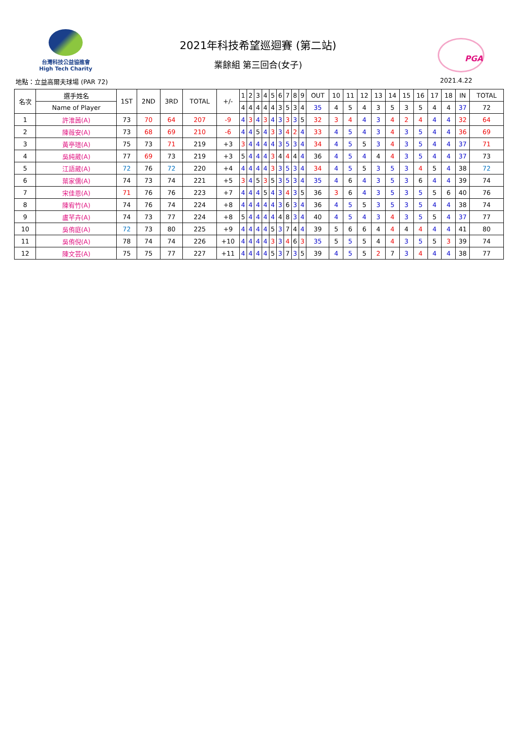台灣科技公益協進會
High Tech Charity
2021年科技希望巡迴賽 (第二站)
業餘組 第三回合(女子)
PGA
地點：立益高爾夫球場 (PAR 72) 2021.4.22
| 名次 | 選手姓名 | 1ST | 2ND | 3RD | TOTAL | +/- | 1 | 2 | 3 | 4 | 5 | 6 | 7 | 8 | 9 | OUT | 10 | 11 | 12 | 13 | 14 | 15 | 16 | 17 | 18 | IN | TOTAL |
| --- | --- | --- | --- | --- | --- | --- | --- | --- | --- | --- | --- | --- | --- | --- | --- | --- | --- | --- | --- | --- | --- | --- | --- | --- | --- | --- | --- |
| | Name of Player | | | | | | 4 | 4 | 4 | 4 | 4 | 3 | 5 | 3 | 4 | 35 | 4 | 5 | 4 | 3 | 5 | 3 | 5 | 4 | 4 | 37 | 72 |
| 1 | 許淮茜(A) | 73 | 70 | 64 | 207 | -9 | 4 | 3 | 4 | 3 | 4 | 3 | 3 | 3 | 5 | 32 | 3 | 4 | 4 | 3 | 4 | 2 | 4 | 4 | 4 | 32 | 64 |
| 2 | 陳薇安(A) | 73 | 68 | 69 | 210 | -6 | 4 | 4 | 5 | 4 | 3 | 3 | 4 | 2 | 4 | 33 | 4 | 5 | 4 | 3 | 4 | 3 | 5 | 4 | 4 | 36 | 69 |
| 3 | 黃亭瑄(A) | 75 | 73 | 71 | 219 | +3 | 3 | 4 | 4 | 4 | 4 | 3 | 5 | 3 | 4 | 34 | 4 | 5 | 5 | 3 | 4 | 3 | 5 | 4 | 4 | 37 | 71 |
| 4 | 吳純葳(A) | 77 | 69 | 73 | 219 | +3 | 5 | 4 | 4 | 4 | 3 | 4 | 4 | 4 | 4 | 36 | 4 | 5 | 4 | 4 | 4 | 3 | 5 | 4 | 4 | 37 | 73 |
| 5 | 江語葳(A) | 72 | 76 | 72 | 220 | +4 | 4 | 4 | 4 | 4 | 3 | 3 | 5 | 3 | 4 | 34 | 4 | 5 | 5 | 3 | 5 | 3 | 4 | 5 | 4 | 38 | 72 |
| 6 | 葉家儒(A) | 74 | 73 | 74 | 221 | +5 | 3 | 4 | 5 | 3 | 5 | 3 | 5 | 3 | 4 | 35 | 4 | 6 | 4 | 3 | 5 | 3 | 6 | 4 | 4 | 39 | 74 |
| 7 | 宋佳恩(A) | 71 | 76 | 76 | 223 | +7 | 4 | 4 | 4 | 5 | 4 | 3 | 4 | 3 | 5 | 36 | 3 | 6 | 4 | 3 | 5 | 3 | 5 | 5 | 6 | 40 | 76 |
| 8 | 陳宥竹(A) | 74 | 76 | 74 | 224 | +8 | 4 | 4 | 4 | 4 | 4 | 3 | 6 | 3 | 4 | 36 | 4 | 5 | 5 | 3 | 5 | 3 | 5 | 4 | 4 | 38 | 74 |
| 9 | 盧芊卉(A) | 74 | 73 | 77 | 224 | +8 | 5 | 4 | 4 | 4 | 4 | 4 | 8 | 3 | 4 | 40 | 4 | 5 | 4 | 3 | 4 | 3 | 5 | 5 | 4 | 37 | 77 |
| 10 | 吳侑庭(A) | 72 | 73 | 80 | 225 | +9 | 4 | 4 | 4 | 4 | 5 | 3 | 7 | 4 | 4 | 39 | 5 | 6 | 6 | 4 | 4 | 4 | 4 | 4 | 4 | 41 | 80 |
| 11 | 吳侑倪(A) | 78 | 74 | 74 | 226 | +10 | 4 | 4 | 4 | 4 | 3 | 3 | 4 | 6 | 3 | 35 | 5 | 5 | 5 | 4 | 4 | 3 | 5 | 5 | 3 | 39 | 74 |
| 12 | 陳文芸(A) | 75 | 75 | 77 | 227 | +11 | 4 | 4 | 4 | 4 | 5 | 3 | 7 | 3 | 5 | 39 | 4 | 5 | 5 | 2 | 7 | 3 | 4 | 4 | 4 | 38 | 77 |